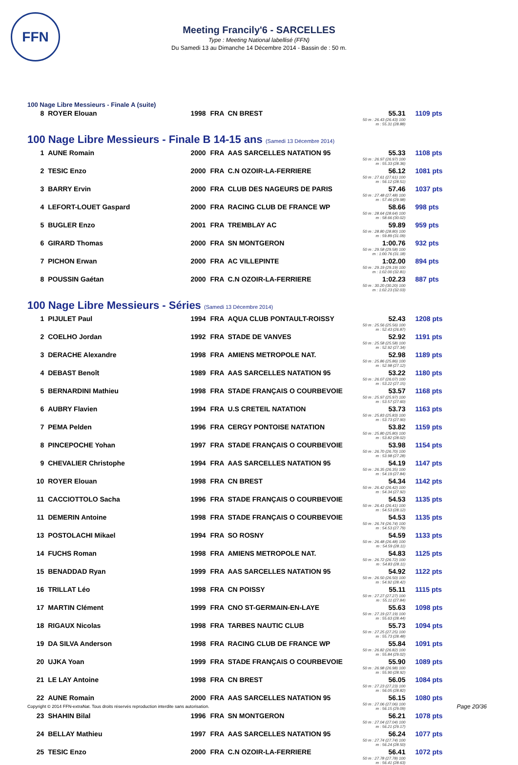FFN
Meeting Francily'6 - SARCELLES
Type : Meeting National labellisé (FFN)
Du Samedi 13 au Dimanche 14 Décembre 2014 - Bassin de : 50 m.
100 Nage Libre Messieurs - Finale A (suite)
| 8 | ROYER Elouan | 1998 | FRA | CN BREST | 55.31 50 m : 26.43 (26.43) 100 m : 55.31 (28.88) | 1109 pts |
100 Nage Libre Messieurs - Finale B 14-15 ans (Samedi 13 Décembre 2014)
| 1 | AUNE Romain | 2000 | FRA | AAS SARCELLES NATATION 95 | 55.33 50 m : 26.97 (26.97) 100 m : 55.33 (28.36) | 1108 pts |
| 2 | TESIC Enzo | 2000 | FRA | C.N OZOIR-LA-FERRIERE | 56.12 50 m : 27.61 (27.61) 100 m : 56.12 (28.51) | 1081 pts |
| 3 | BARRY Ervin | 2000 | FRA | CLUB DES NAGEURS DE PARIS | 57.46 50 m : 27.48 (27.48) 100 m : 57.46 (29.98) | 1037 pts |
| 4 | LEFORT-LOUET Gaspard | 2000 | FRA | RACING CLUB DE FRANCE WP | 58.66 50 m : 28.64 (28.64) 100 m : 58.66 (30.02) | 998 pts |
| 5 | BUGLER Enzo | 2001 | FRA | TREMBLAY AC | 59.89 50 m : 28.80 (28.80) 100 m : 59.89 (31.09) | 959 pts |
| 6 | GIRARD Thomas | 2000 | FRA | SN MONTGERON | 1:00.76 50 m : 29.58 (29.58) 100 m : 1:00.76 (31.18) | 932 pts |
| 7 | PICHON Erwan | 2000 | FRA | AC VILLEPINTE | 1:02.00 50 m : 29.19 (29.19) 100 m : 1:02.00 (32.81) | 894 pts |
| 8 | POUSSIN Gaétan | 2000 | FRA | C.N OZOIR-LA-FERRIERE | 1:02.23 50 m : 30.20 (30.20) 100 m : 1:02.23 (32.03) | 887 pts |
100 Nage Libre Messieurs - Séries (Samedi 13 Décembre 2014)
| 1 | PIJULET Paul | 1994 | FRA | AQUA CLUB PONTAULT-ROISSY | 52.43 50 m : 25.56 (25.56) 100 m : 52.43 (26.87) | 1208 pts |
| 2 | COELHO Jordan | 1992 | FRA | STADE DE VANVES | 52.92 50 m : 25.58 (25.58) 100 m : 52.92 (27.34) | 1191 pts |
| 3 | DERACHE Alexandre | 1998 | FRA | AMIENS METROPOLE NAT. | 52.98 50 m : 25.86 (25.86) 100 m : 52.98 (27.12) | 1189 pts |
| 4 | DEBAST Benoît | 1989 | FRA | AAS SARCELLES NATATION 95 | 53.22 50 m : 26.07 (26.07) 100 m : 53.22 (27.15) | 1180 pts |
| 5 | BERNARDINI Mathieu | 1998 | FRA | STADE FRANÇAIS O COURBEVOIE | 53.57 50 m : 25.97 (25.97) 100 m : 53.57 (27.60) | 1168 pts |
| 6 | AUBRY Flavien | 1994 | FRA | U.S CRETEIL NATATION | 53.73 50 m : 25.83 (25.83) 100 m : 53.73 (27.90) | 1163 pts |
| 7 | PEMA Pelden | 1996 | FRA | CERGY PONTOISE NATATION | 53.82 50 m : 25.80 (25.80) 100 m : 53.82 (28.02) | 1159 pts |
| 8 | PINCEPOCHE Yohan | 1997 | FRA | STADE FRANÇAIS O COURBEVOIE | 53.98 50 m : 26.70 (26.70) 100 m : 53.98 (27.28) | 1154 pts |
| 9 | CHEVALIER Christophe | 1994 | FRA | AAS SARCELLES NATATION 95 | 54.19 50 m : 26.35 (26.35) 100 m : 54.19 (27.84) | 1147 pts |
| 10 | ROYER Elouan | 1998 | FRA | CN BREST | 54.34 50 m : 26.42 (26.42) 100 m : 54.34 (27.92) | 1142 pts |
| 11 | CACCIOTTOLO Sacha | 1996 | FRA | STADE FRANÇAIS O COURBEVOIE | 54.53 50 m : 26.41 (26.41) 100 m : 54.53 (28.12) | 1135 pts |
| 11 | DEMERIN Antoine | 1998 | FRA | STADE FRANÇAIS O COURBEVOIE | 54.53 50 m : 26.74 (26.74) 100 m : 54.53 (27.79) | 1135 pts |
| 13 | POSTOLACHI Mikael | 1994 | FRA | SO ROSNY | 54.59 50 m : 26.48 (26.48) 100 m : 54.59 (28.11) | 1133 pts |
| 14 | FUCHS Roman | 1998 | FRA | AMIENS METROPOLE NAT. | 54.83 50 m : 26.72 (26.72) 100 m : 54.83 (28.11) | 1125 pts |
| 15 | BENADDAD Ryan | 1999 | FRA | AAS SARCELLES NATATION 95 | 54.92 50 m : 26.50 (26.50) 100 m : 54.92 (28.42) | 1122 pts |
| 16 | TRILLAT Léo | 1998 | FRA | CN POISSY | 55.11 50 m : 27.27 (27.27) 100 m : 55.11 (27.84) | 1115 pts |
| 17 | MARTIN Clément | 1999 | FRA | CNO ST-GERMAIN-EN-LAYE | 55.63 50 m : 27.19 (27.19) 100 m : 55.63 (28.44) | 1098 pts |
| 18 | RIGAUX Nicolas | 1998 | FRA | TARBES NAUTIC CLUB | 55.73 50 m : 27.25 (27.25) 100 m : 55.73 (28.48) | 1094 pts |
| 19 | DA SILVA Anderson | 1998 | FRA | RACING CLUB DE FRANCE WP | 55.84 50 m : 26.82 (26.82) 100 m : 55.84 (29.02) | 1091 pts |
| 20 | UJKA Yoan | 1999 | FRA | STADE FRANÇAIS O COURBEVOIE | 55.90 50 m : 26.98 (26.98) 100 m : 55.90 (28.92) | 1089 pts |
| 21 | LE LAY Antoine | 1998 | FRA | CN BREST | 56.05 50 m : 27.23 (27.23) 100 m : 56.05 (28.82) | 1084 pts |
| 22 | AUNE Romain | 2000 | FRA | AAS SARCELLES NATATION 95 | 56.15 50 m : 27.06 (27.06) 100 m : 56.15 (29.09) | 1080 pts |
| 23 | SHAHIN Bilal | 1996 | FRA | SN MONTGERON | 56.21 50 m : 27.04 (27.04) 100 m : 56.21 (29.17) | 1078 pts |
| 24 | BELLAY Mathieu | 1997 | FRA | AAS SARCELLES NATATION 95 | 56.24 50 m : 27.74 (27.74) 100 m : 56.24 (28.50) | 1077 pts |
| 25 | TESIC Enzo | 2000 | FRA | C.N OZOIR-LA-FERRIERE | 56.41 50 m : 27.78 (27.78) 100 m : 56.41 (28.63) | 1072 pts |
Copyright © 2014 FFN-extraNat. Tous droits réservés reproduction interdite sans autorisation.
Page 20/36